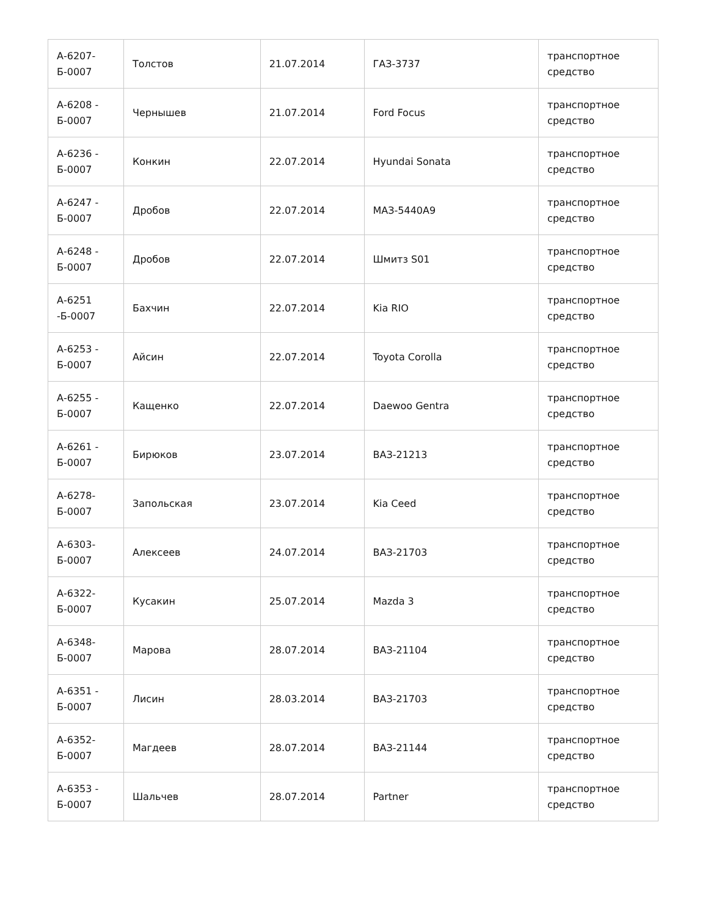| А-6207- Б-0007 | Толстов | 21.07.2014 | ГАЗ-3737 | транспортное средство |
| А-6208 - Б-0007 | Чернышев | 21.07.2014 | Ford Focus | транспортное средство |
| А-6236 - Б-0007 | Конкин | 22.07.2014 | Hyundai Sonata | транспортное средство |
| А-6247 - Б-0007 | Дробов | 22.07.2014 | МАЗ-5440А9 | транспортное средство |
| А-6248 - Б-0007 | Дробов | 22.07.2014 | Шмитз S01 | транспортное средство |
| А-6251 -Б-0007 | Бахчин | 22.07.2014 | Kia RIO | транспортное средство |
| А-6253 - Б-0007 | Айсин | 22.07.2014 | Toyota Corolla | транспортное средство |
| А-6255 - Б-0007 | Кащенко | 22.07.2014 | Daewoo Gentra | транспортное средство |
| А-6261 - Б-0007 | Бирюков | 23.07.2014 | ВАЗ-21213 | транспортное средство |
| А-6278- Б-0007 | Запольская | 23.07.2014 | Kia Ceed | транспортное средство |
| А-6303- Б-0007 | Алексеев | 24.07.2014 | ВАЗ-21703 | транспортное средство |
| А-6322- Б-0007 | Кусакин | 25.07.2014 | Mazda 3 | транспортное средство |
| А-6348- Б-0007 | Марова | 28.07.2014 | ВАЗ-21104 | транспортное средство |
| А-6351 - Б-0007 | Лисин | 28.03.2014 | ВАЗ-21703 | транспортное средство |
| А-6352- Б-0007 | Магдеев | 28.07.2014 | ВАЗ-21144 | транспортное средство |
| А-6353 - Б-0007 | Шальчев | 28.07.2014 | Partner | транспортное средство |